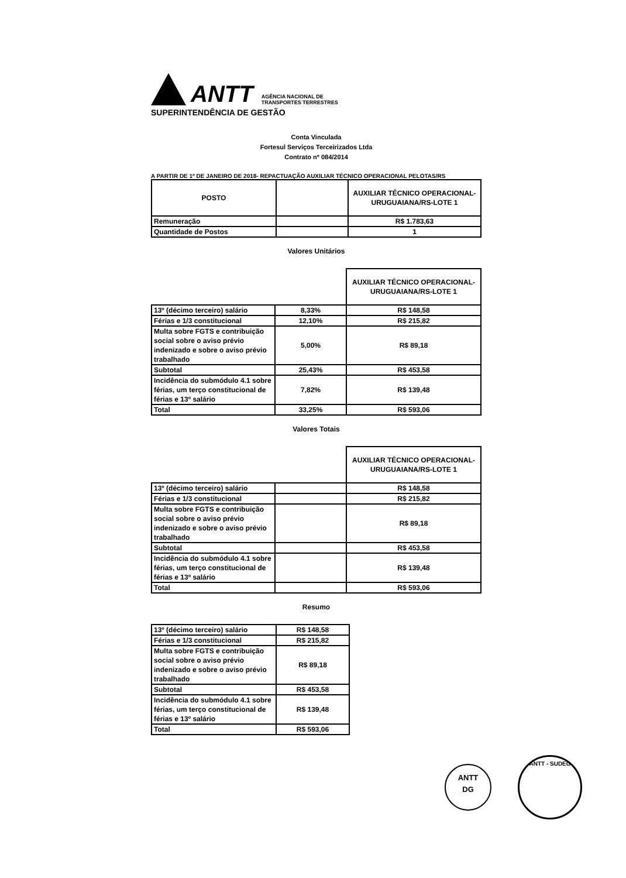ANTT
AGÊNCIA NACIONAL DE
TRANSPORTES TERRESTRES
SUPERINTENDÊNCIA DE GESTÃO
Conta Vinculada
Fortesul Serviços Terceirizados Ltda
Contrato nº 084/2014
A PARTIR DE 1º DE JANEIRO DE 2018- REPACTUAÇÃO AUXILIAR TÉCNICO OPERACIONAL PELOTAS/RS
| POSTO | | AUXILIAR TÉCNICO OPERACIONAL-URUGUAIANA/RS-LOTE 1 |
| --- | --- | --- |
| Remuneração | | R$ 1.783,63 |
| Quantidade de Postos | | 1 |
Valores Unitários
| | | AUXILIAR TÉCNICO OPERACIONAL-URUGUAIANA/RS-LOTE 1 |
| --- | --- | --- |
| 13º (décimo terceiro) salário | 8,33% | R$ 148,58 |
| Férias e 1/3 constitucional | 12,10% | R$ 215,82 |
| Multa sobre FGTS e contribuição social sobre o aviso prévio indenizado e sobre o aviso prévio trabalhado | 5,00% | R$ 89,18 |
| Subtotal | 25,43% | R$ 453,58 |
| Incidência do submódulo 4.1 sobre férias, um terço constitucional de férias e 13º salário | 7,82% | R$ 139,48 |
| Total | 33,25% | R$ 593,06 |
Valores Totais
| | | AUXILIAR TÉCNICO OPERACIONAL-URUGUAIANA/RS-LOTE 1 |
| --- | --- | --- |
| 13º (décimo terceiro) salário | | R$ 148,58 |
| Férias e 1/3 constitucional | | R$ 215,82 |
| Multa sobre FGTS e contribuição social sobre o aviso prévio indenizado e sobre o aviso prévio trabalhado | | R$ 89,18 |
| Subtotal | | R$ 453,58 |
| Incidência do submódulo 4.1 sobre férias, um terço constitucional de férias e 13º salário | | R$ 139,48 |
| Total | | R$ 593,06 |
Resumo
| 13º (décimo terceiro) salário | R$ 148,58 |
| Férias e 1/3 constitucional | R$ 215,82 |
| Multa sobre FGTS e contribuição social sobre o aviso prévio indenizado e sobre o aviso prévio trabalhado | R$ 89,18 |
| Subtotal | R$ 453,58 |
| Incidência do submódulo 4.1 sobre férias, um terço constitucional de férias e 13º salário | R$ 139,48 |
| Total | R$ 593,06 |
ANTT
DG
ANTT - SUDEG